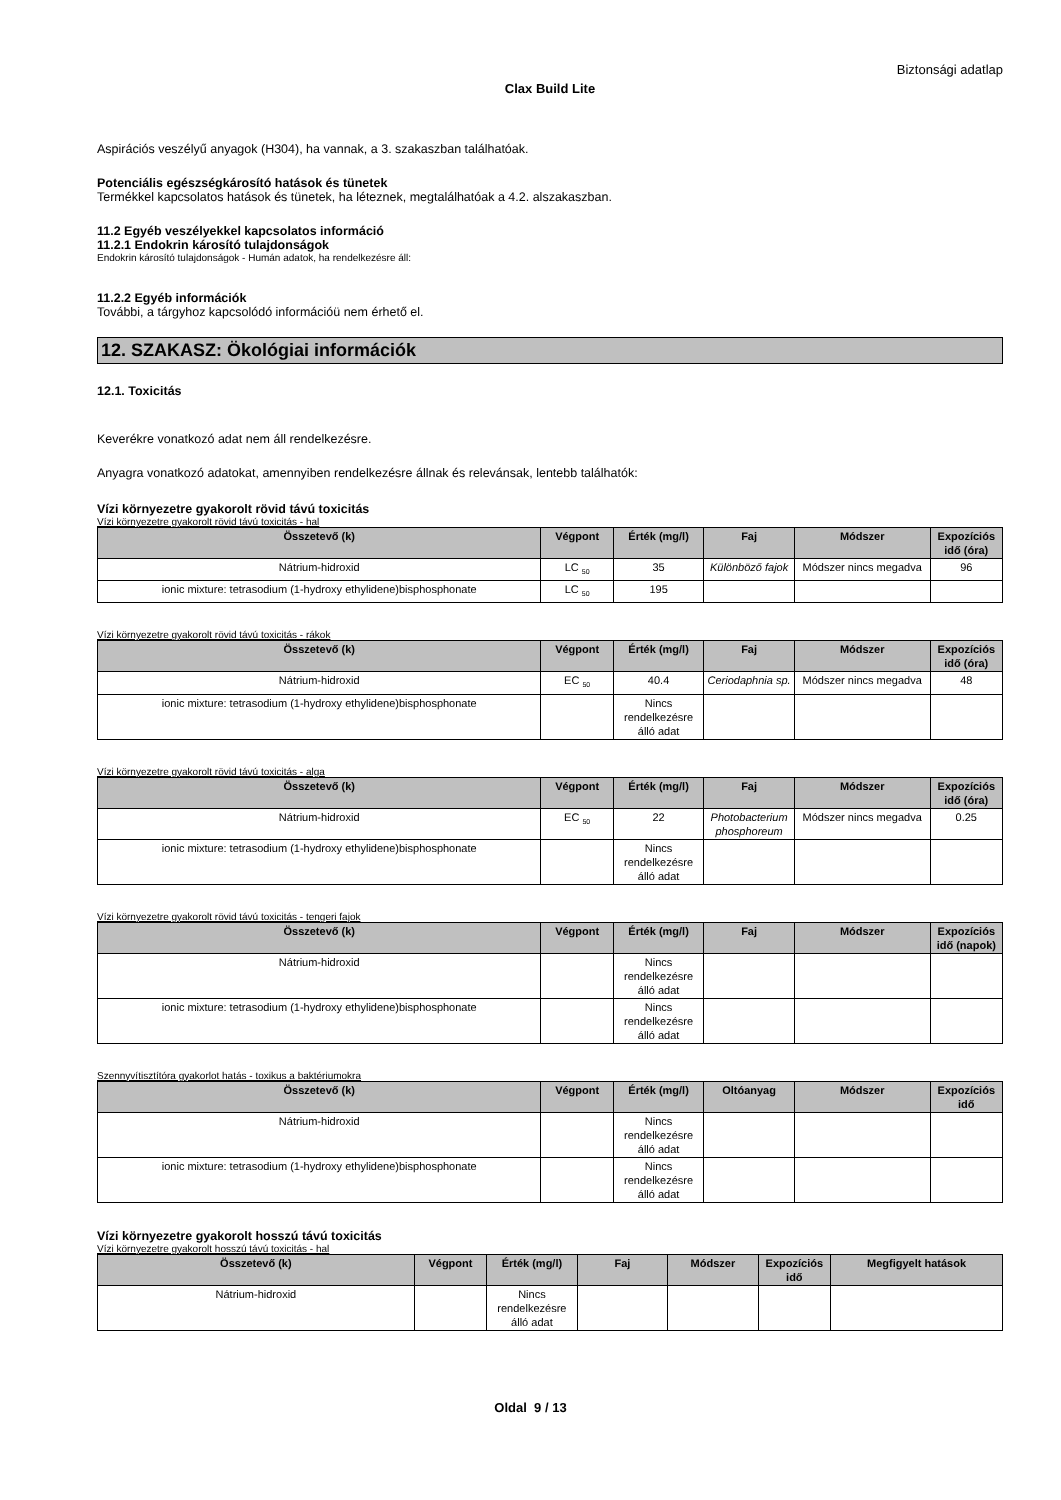Biztonsági adatlap
Clax Build Lite
Aspirációs veszélyű anyagok (H304), ha vannak, a 3. szakaszban találhatóak.
Potenciális egészségkárosító hatások és tünetek
Termékkel kapcsolatos hatások és tünetek, ha léteznek, megtalálhatóak a 4.2. alszakaszban.
11.2 Egyéb veszélyekkel kapcsolatos információ
11.2.1 Endokrin károsító tulajdonságok
Endokrin károsító tulajdonságok - Humán adatok, ha rendelkezésre áll:
11.2.2 Egyéb információk
További, a tárgyhoz kapcsolódó információü nem érhető el.
12. SZAKASZ: Ökológiai információk
12.1. Toxicitás
Keverékre vonatkozó adat nem áll rendelkezésre.
Anyagra vonatkozó adatokat, amennyiben rendelkezésre állnak és relevánsak, lentebb találhatók:
Vízi környezetre gyakorolt rövid távú toxicitás
Vízi környezetre gyakorolt rövid távú toxicitás - hal
| Összetevő (k) | Végpont | Érték (mg/l) | Faj | Módszer | Expozíciós idő (óra) |
| --- | --- | --- | --- | --- | --- |
| Nátrium-hidroxid | LC <sub>50</sub> | 35 | Különböző fajok | Módszer nincs megadva | 96 |
| ionic mixture: tetrasodium (1-hydroxy ethylidene)bisphosphonate | LC <sub>50</sub> | 195 | | | |
Vízi környezetre gyakorolt rövid távú toxicitás - rákok
| Összetevő (k) | Végpont | Érték (mg/l) | Faj | Módszer | Expozíciós idő (óra) |
| --- | --- | --- | --- | --- | --- |
| Nátrium-hidroxid | EC <sub>50</sub> | 40.4 | Ceriodaphnia sp. | Módszer nincs megadva | 48 |
| ionic mixture: tetrasodium (1-hydroxy ethylidene)bisphosphonate | | Nincs rendelkezésre álló adat | | | |
Vízi környezetre gyakorolt rövid távú toxicitás - alga
| Összetevő (k) | Végpont | Érték (mg/l) | Faj | Módszer | Expozíciós idő (óra) |
| --- | --- | --- | --- | --- | --- |
| Nátrium-hidroxid | EC <sub>50</sub> | 22 | Photobacterium phosphoreum | Módszer nincs megadva | 0.25 |
| ionic mixture: tetrasodium (1-hydroxy ethylidene)bisphosphonate | | Nincs rendelkezésre álló adat | | | |
Vízi környezetre gyakorolt rövid távú toxicitás - tengeri fajok
| Összetevő (k) | Végpont | Érték (mg/l) | Faj | Módszer | Expozíciós idő (napok) |
| --- | --- | --- | --- | --- | --- |
| Nátrium-hidroxid | | Nincs rendelkezésre álló adat | | | |
| ionic mixture: tetrasodium (1-hydroxy ethylidene)bisphosphonate | | Nincs rendelkezésre álló adat | | | |
Szennyvítisztítóra gyakorlot hatás - toxikus a baktériumokra
| Összetevő (k) | Végpont | Érték (mg/l) | Oltóanyag | Módszer | Expozíciós idő |
| --- | --- | --- | --- | --- | --- |
| Nátrium-hidroxid | | Nincs rendelkezésre álló adat | | | |
| ionic mixture: tetrasodium (1-hydroxy ethylidene)bisphosphonate | | Nincs rendelkezésre álló adat | | | |
Vízi környezetre gyakorolt hosszú távú toxicitás
Vízi környezetre gyakorolt hosszú távú toxicitás - hal
| Összetevő (k) | Végpont | Érték (mg/l) | Faj | Módszer | Expozíciós idő | Megfigyelt hatások |
| --- | --- | --- | --- | --- | --- | --- |
| Nátrium-hidroxid | | Nincs rendelkezésre álló adat | | | | |
Oldal 9 / 13